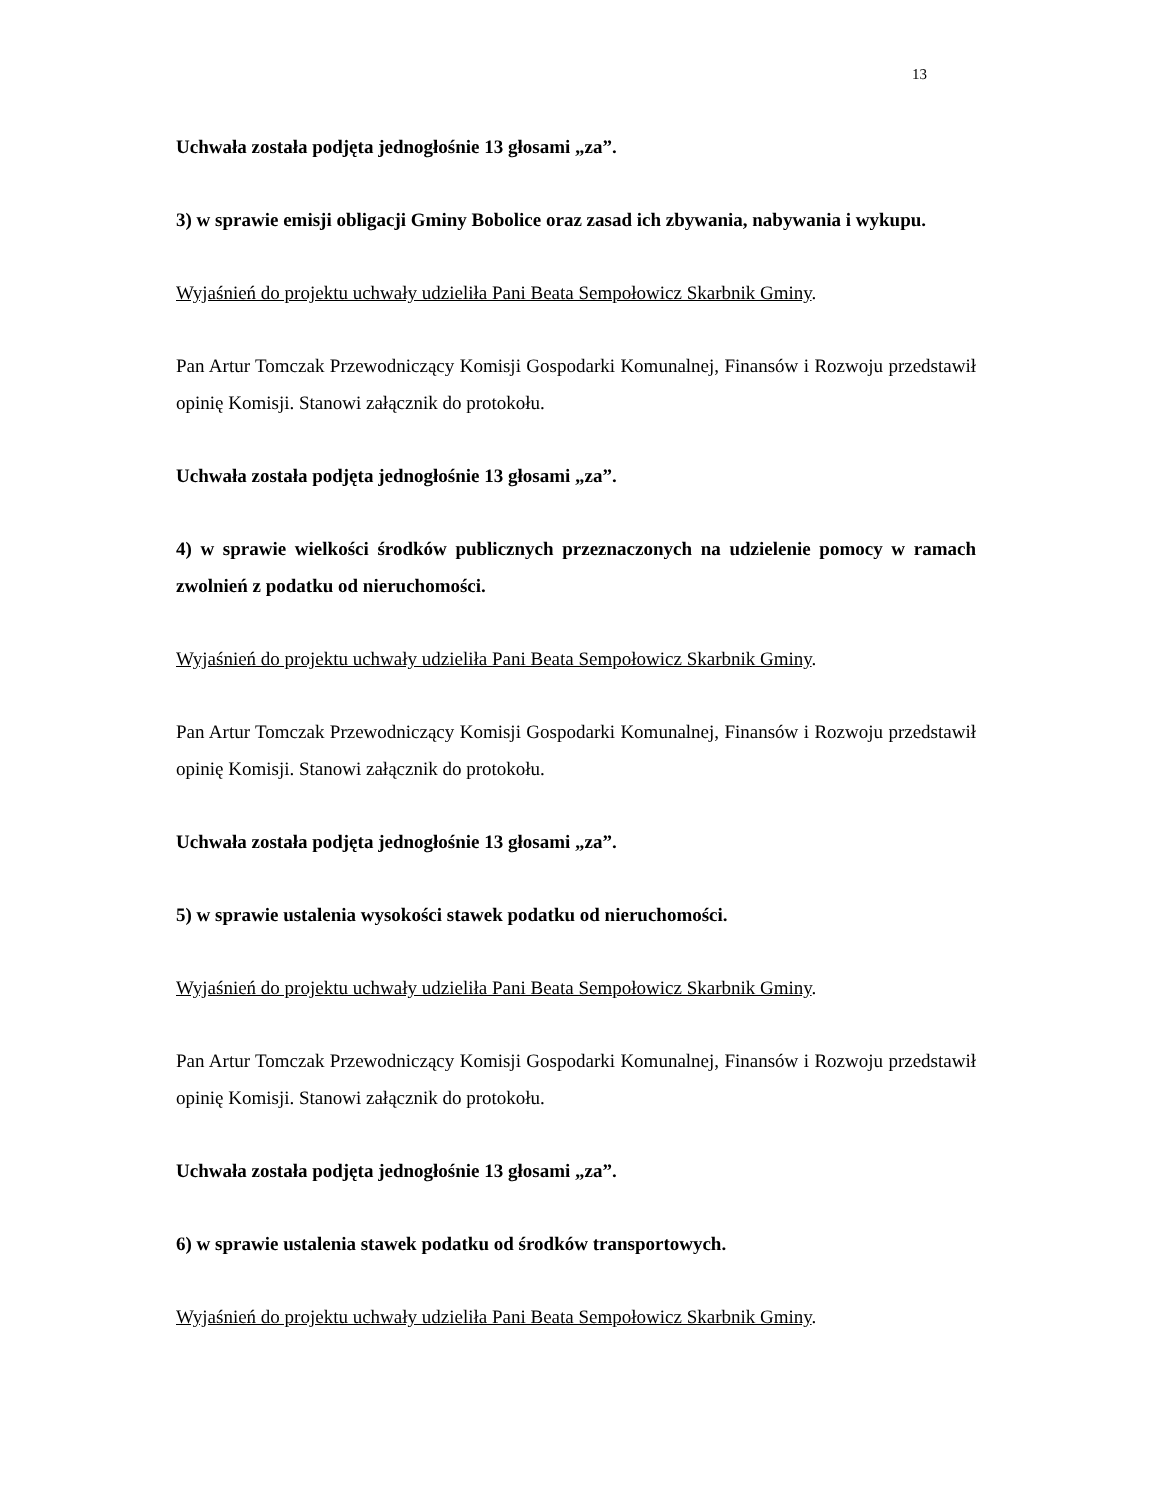13
Uchwała została podjęta jednogłośnie 13 głosami „za”.
3) w sprawie emisji obligacji Gminy Bobolice oraz zasad ich zbywania, nabywania i wykupu.
Wyjaśnień do projektu uchwały udzieliła Pani Beata Sempołowicz Skarbnik Gminy.
Pan Artur Tomczak Przewodniczący Komisji Gospodarki Komunalnej, Finansów i Rozwoju przedstawił opinię Komisji. Stanowi załącznik do protokołu.
Uchwała została podjęta jednogłośnie 13 głosami „za”.
4) w sprawie wielkości środków publicznych przeznaczonych na udzielenie pomocy w ramach zwolnień z podatku od nieruchomości.
Wyjaśnień do projektu uchwały udzieliła Pani Beata Sempołowicz Skarbnik Gminy.
Pan Artur Tomczak Przewodniczący Komisji Gospodarki Komunalnej, Finansów i Rozwoju przedstawił opinię Komisji. Stanowi załącznik do protokołu.
Uchwała została podjęta jednogłośnie 13 głosami „za”.
5) w sprawie ustalenia wysokości stawek podatku od nieruchomości.
Wyjaśnień do projektu uchwały udzieliła Pani Beata Sempołowicz Skarbnik Gminy.
Pan Artur Tomczak Przewodniczący Komisji Gospodarki Komunalnej, Finansów i Rozwoju przedstawił opinię Komisji. Stanowi załącznik do protokołu.
Uchwała została podjęta jednogłośnie 13 głosami „za”.
6) w sprawie ustalenia stawek podatku od środków transportowych.
Wyjaśnień do projektu uchwały udzieliła Pani Beata Sempołowicz Skarbnik Gminy.